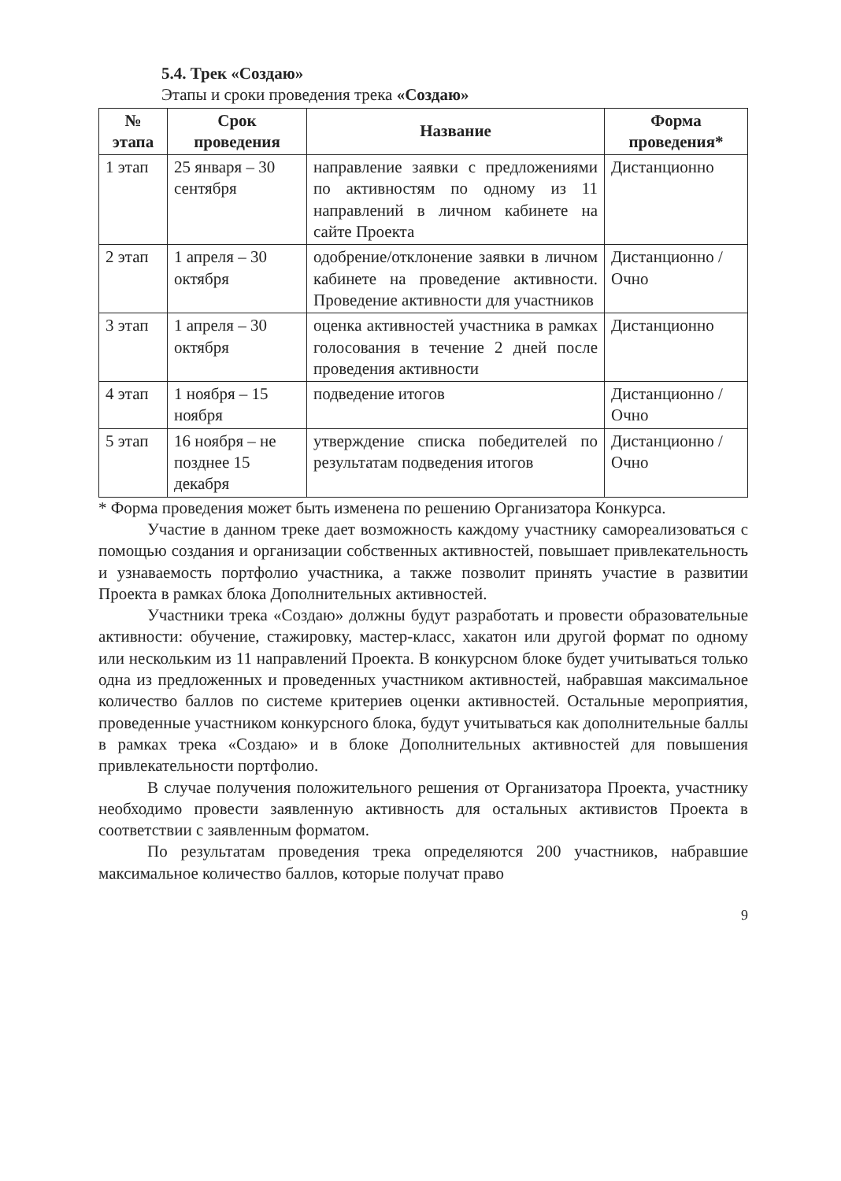5.4. Трек «Создаю»
Этапы и сроки проведения трека «Создаю»
| № этапа | Срок проведения | Название | Форма проведения* |
| --- | --- | --- | --- |
| 1 этап | 25 января – 30 сентября | направление заявки с предложениями по активностям по одному из 11 направлений в личном кабинете на сайте Проекта | Дистанционно |
| 2 этап | 1 апреля – 30 октября | одобрение/отклонение заявки в личном кабинете на проведение активности. Проведение активности для участников | Дистанционно /Очно |
| 3 этап | 1 апреля – 30 октября | оценка активностей участника в рамках голосования в течение 2 дней после проведения активности | Дистанционно |
| 4 этап | 1 ноября – 15 ноября | подведение итогов | Дистанционно /Очно |
| 5 этап | 16 ноября – не позднее 15 декабря | утверждение списка победителей по результатам подведения итогов | Дистанционно /Очно |
* Форма проведения может быть изменена по решению Организатора Конкурса.
Участие в данном треке дает возможность каждому участнику самореализоваться с помощью создания и организации собственных активностей, повышает привлекательность и узнаваемость портфолио участника, а также позволит принять участие в развитии Проекта в рамках блока Дополнительных активностей.
Участники трека «Создаю» должны будут разработать и провести образовательные активности: обучение, стажировку, мастер-класс, хакатон или другой формат по одному или нескольким из 11 направлений Проекта. В конкурсном блоке будет учитываться только одна из предложенных и проведенных участником активностей, набравшая максимальное количество баллов по системе критериев оценки активностей. Остальные мероприятия, проведенные участником конкурсного блока, будут учитываться как дополнительные баллы в рамках трека «Создаю» и в блоке Дополнительных активностей для повышения привлекательности портфолио.
В случае получения положительного решения от Организатора Проекта, участнику необходимо провести заявленную активность для остальных активистов Проекта в соответствии с заявленным форматом.
По результатам проведения трека определяются 200 участников, набравшие максимальное количество баллов, которые получат право
9